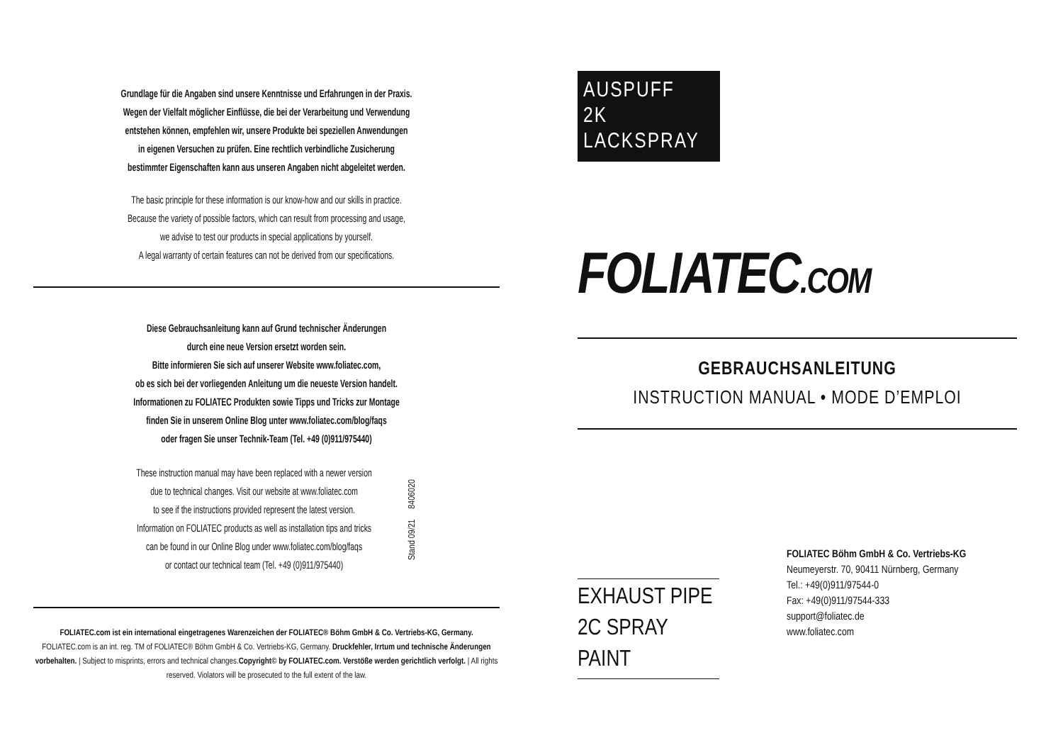Grundlage für die Angaben sind unsere Kenntnisse und Erfahrungen in der Praxis.
Wegen der Vielfalt möglicher Einflüsse, die bei der Verarbeitung und Verwendung
entstehen können, empfehlen wir, unsere Produkte bei speziellen Anwendungen
in eigenen Versuchen zu prüfen. Eine rechtlich verbindliche Zusicherung
bestimmter Eigenschaften kann aus unseren Angaben nicht abgeleitet werden.
The basic principle for these information is our know-how and our skills in practice.
Because the variety of possible factors, which can result from processing and usage,
we advise to test our products in special applications by yourself.
A legal warranty of certain features can not be derived from our specifications.
Diese Gebrauchsanleitung kann auf Grund technischer Änderungen
durch eine neue Version ersetzt worden sein.
Bitte informieren Sie sich auf unserer Website www.foliatec.com,
ob es sich bei der vorliegenden Anleitung um die neueste Version handelt.
Informationen zu FOLIATEC Produkten sowie Tipps und Tricks zur Montage
finden Sie in unserem Online Blog unter www.foliatec.com/blog/faqs
oder fragen Sie unser Technik-Team (Tel. +49 (0)911/975440)
These instruction manual may have been replaced with a newer version
due to technical changes. Visit our website at www.foliatec.com
to see if the instructions provided represent the latest version.
Information on FOLIATEC products as well as installation tips and tricks
can be found in our Online Blog under www.foliatec.com/blog/faqs
or contact our technical team (Tel. +49 (0)911/975440)
Stand 09/21 8406020
FOLIATEC.com ist ein international eingetragenes Warenzeichen der FOLIATEC® Böhm GmbH & Co. Vertriebs-KG, Germany.
FOLIATEC.com is an int. reg. TM of FOLIATEC® Böhm GmbH & Co. Vertriebs-KG, Germany. Druckfehler, Irrtum und technische Änderungen vorbehalten. | Subject to misprints, errors and technical changes.Copyright© by FOLIATEC.com. Verstöße werden gerichtlich verfolgt. | All rights reserved. Violators will be prosecuted to the full extent of the law.
AUSPUFF
2K LACKSPRAY
FOLIATEC.COM
GEBRAUCHSANLEITUNG
INSTRUCTION MANUAL • MODE D’EMPLOI
EXHAUST PIPE
2C SPRAY PAINT
FOLIATEC Böhm GmbH & Co. Vertriebs-KG
Neumeyerstr. 70, 90411 Nürnberg, Germany
Tel.: +49(0)911/97544-0
Fax: +49(0)911/97544-333
support@foliatec.de
www.foliatec.com